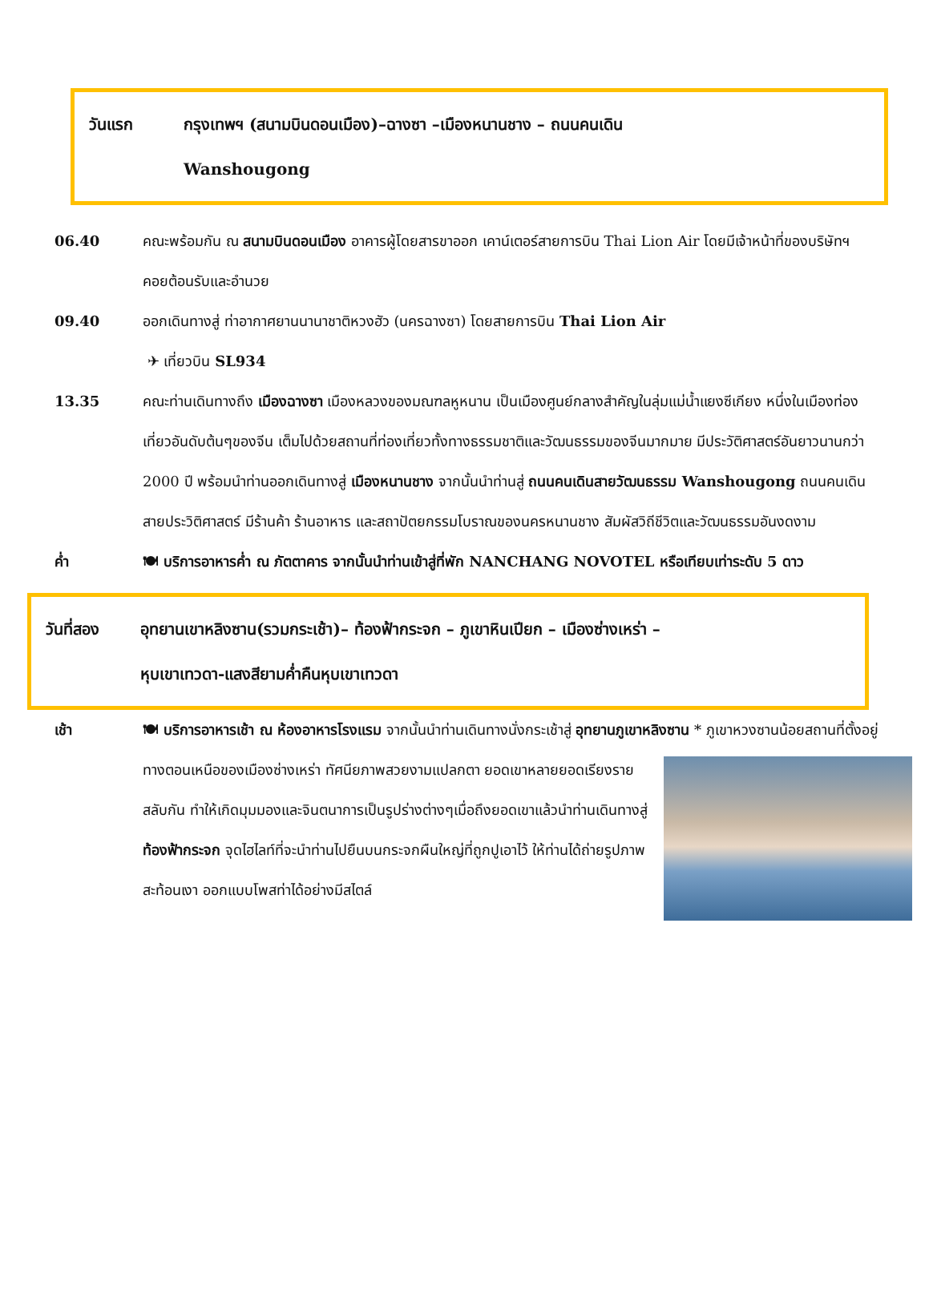วันแรก กรุงเทพฯ (สนามบินดอนเมือง)–ฉางซา –เมืองหนานชาง – ถนนคนเดิน
Wanshougong
06.40 คณะพร้อมกัน ณ สนามบินดอนเมือง อาคารผู้โดยสารขาออก เคาน์เตอร์สายการบิน Thai Lion Air โดยมีเจ้าหน้าที่ของบริษัทฯ คอยต้อนรับและอำนวย
09.40 ออกเดินทางสู่ ท่าอากาศยานนานาชาติหวงฮัว (นครฉางซา) โดยสายการบิน Thai Lion Air
✈ เที่ยวบิน SL934
13.35 คณะท่านเดินทางถึง เมืองฉางซา เมืองหลวงของมณฑลหูหนาน เป็นเมืองศูนย์กลางสำคัญในลุ่มแม่น้ำแยงซีเกียง หนึ่งในเมืองท่องเที่ยวอันดับต้นๆของจีน เต็มไปด้วยสถานที่ท่องเที่ยวทั้งทางธรรมชาติและวัฒนธรรมของจีนมากมาย มีประวัติศาสตร์อันยาวนานกว่า 2000 ปี พร้อมนำท่านออกเดินทางสู่ เมืองหนานชาง จากนั้นนำท่านสู่ ถนนคนเดินสายวัฒนธรรม Wanshougong ถนนคนเดินสายประวิติศาสตร์ มีร้านค้า ร้านอาหาร และสถาปัตยกรรมโบราณของนครหนานชาง สัมผัสวิถีชีวิตและวัฒนธรรมอันงดงาม
ค่ำ 🍽 บริการอาหารค่ำ ณ ภัตตาคาร จากนั้นนำท่านเข้าสู่ที่พัก NANCHANG NOVOTEL หรือเทียบเท่าระดับ 5 ดาว
วันที่สอง อุทยานเขาหลิงซาน(รวมกระเช้า)– ท้องฟ้ากระจก – ภูเขาหินเปียก – เมืองซ่างเหร่า –
หุบเขาเทวดา-แสงสียามค่ำคืนหุบเขาเทวดา
เช้า 🍽 บริการอาหารเช้า ณ ห้องอาหารโรงแรม จากนั้นนำท่านเดินทางนั่งกระเช้าสู่ อุทยานภูเขาหลิงซาน * ภูเขาหวงซานน้อยสถานที่ตั้งอยู่ทางตอนเหนือของเมืองซ่างเหร่า ทัศนียภาพสวยงามแปลกตา ยอดเขา
หลายยอดเรียงรายสลับกัน ทำให้เกิดมุมมองและจินตนาการเป็นรูปร่างต่างๆเมื่อถึงยอดเขาแล้วนำท่านเดินทางสู่ ท้องฟ้ากระจก จุดไฮไลท์ที่จะนำท่านไปยืนบนกระจกผืนใหญ่ที่ถูกปูเอาไว้ ให้ท่านได้ถ่ายรูปภาพสะท้อนเงา ออกแบบโพสท่าได้อย่างมีสไตล์